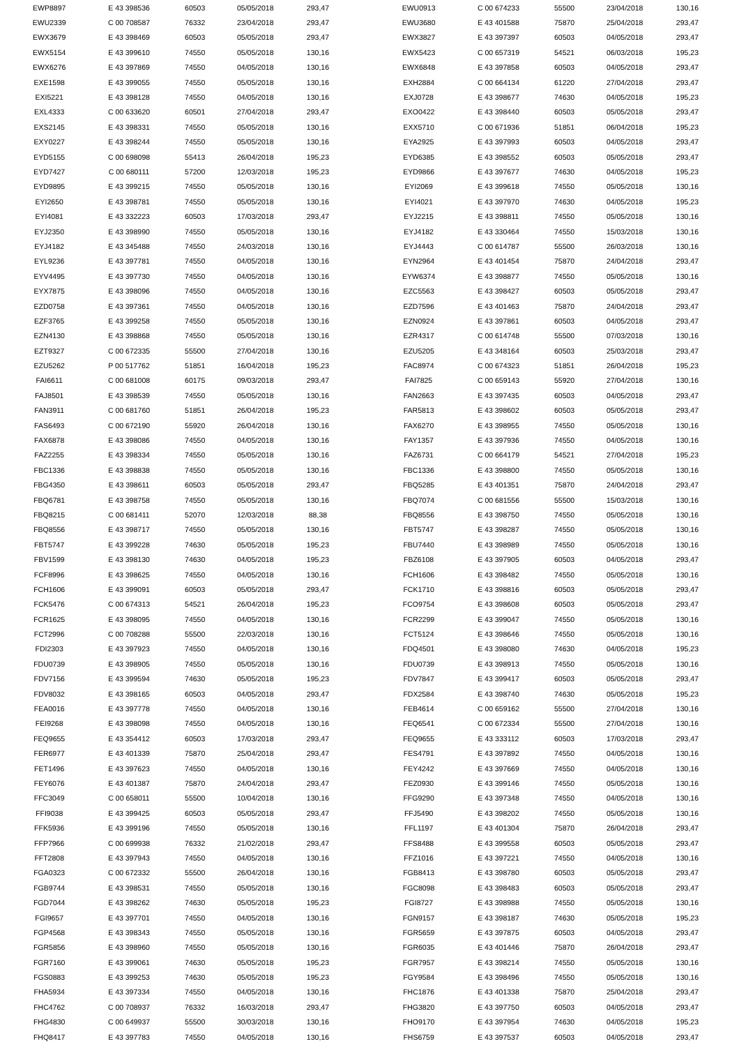| EWP8897 | E 43 398536 | 60503 | 05/05/2018 | 293,47 | | EWU0913 | C 00 674233 | 55500 | 23/04/2018 | 130,16 |
| EWU2339 | C 00 708587 | 76332 | 23/04/2018 | 293,47 | | EWU3680 | E 43 401588 | 75870 | 25/04/2018 | 293,47 |
| EWX3679 | E 43 398469 | 60503 | 05/05/2018 | 293,47 | | EWX3827 | E 43 397397 | 60503 | 04/05/2018 | 293,47 |
| EWX5154 | E 43 399610 | 74550 | 05/05/2018 | 130,16 | | EWX5423 | C 00 657319 | 54521 | 06/03/2018 | 195,23 |
| EWX6276 | E 43 397869 | 74550 | 04/05/2018 | 130,16 | | EWX6848 | E 43 397858 | 60503 | 04/05/2018 | 293,47 |
| EXE1598 | E 43 399055 | 74550 | 05/05/2018 | 130,16 | | EXH2884 | C 00 664134 | 61220 | 27/04/2018 | 293,47 |
| EXI5221 | E 43 398128 | 74550 | 04/05/2018 | 130,16 | | EXJ0728 | E 43 398677 | 74630 | 04/05/2018 | 195,23 |
| EXL4333 | C 00 633620 | 60501 | 27/04/2018 | 293,47 | | EXO0422 | E 43 398440 | 60503 | 05/05/2018 | 293,47 |
| EXS2145 | E 43 398331 | 74550 | 05/05/2018 | 130,16 | | EXX5710 | C 00 671936 | 51851 | 06/04/2018 | 195,23 |
| EXY0227 | E 43 398244 | 74550 | 05/05/2018 | 130,16 | | EYA2925 | E 43 397993 | 60503 | 04/05/2018 | 293,47 |
| EYD5155 | C 00 698098 | 55413 | 26/04/2018 | 195,23 | | EYD6385 | E 43 398552 | 60503 | 05/05/2018 | 293,47 |
| EYD7427 | C 00 680111 | 57200 | 12/03/2018 | 195,23 | | EYD9866 | E 43 397677 | 74630 | 04/05/2018 | 195,23 |
| EYD9895 | E 43 399215 | 74550 | 05/05/2018 | 130,16 | | EYI2069 | E 43 399618 | 74550 | 05/05/2018 | 130,16 |
| EYI2650 | E 43 398781 | 74550 | 05/05/2018 | 130,16 | | EYI4021 | E 43 397970 | 74630 | 04/05/2018 | 195,23 |
| EYI4081 | E 43 332223 | 60503 | 17/03/2018 | 293,47 | | EYJ2215 | E 43 398811 | 74550 | 05/05/2018 | 130,16 |
| EYJ2350 | E 43 398990 | 74550 | 05/05/2018 | 130,16 | | EYJ4182 | E 43 330464 | 74550 | 15/03/2018 | 130,16 |
| EYJ4182 | E 43 345488 | 74550 | 24/03/2018 | 130,16 | | EYJ4443 | C 00 614787 | 55500 | 26/03/2018 | 130,16 |
| EYL9236 | E 43 397781 | 74550 | 04/05/2018 | 130,16 | | EYN2964 | E 43 401454 | 75870 | 24/04/2018 | 293,47 |
| EYV4495 | E 43 397730 | 74550 | 04/05/2018 | 130,16 | | EYW6374 | E 43 398877 | 74550 | 05/05/2018 | 130,16 |
| EYX7875 | E 43 398096 | 74550 | 04/05/2018 | 130,16 | | EZC5563 | E 43 398427 | 60503 | 05/05/2018 | 293,47 |
| EZD0758 | E 43 397361 | 74550 | 04/05/2018 | 130,16 | | EZD7596 | E 43 401463 | 75870 | 24/04/2018 | 293,47 |
| EZF3765 | E 43 399258 | 74550 | 05/05/2018 | 130,16 | | EZN0924 | E 43 397861 | 60503 | 04/05/2018 | 293,47 |
| EZN4130 | E 43 398868 | 74550 | 05/05/2018 | 130,16 | | EZR4317 | C 00 614748 | 55500 | 07/03/2018 | 130,16 |
| EZT9327 | C 00 672335 | 55500 | 27/04/2018 | 130,16 | | EZU5205 | E 43 348164 | 60503 | 25/03/2018 | 293,47 |
| EZU5262 | P 00 517762 | 51851 | 16/04/2018 | 195,23 | | FAC8974 | C 00 674323 | 51851 | 26/04/2018 | 195,23 |
| FAI6611 | C 00 681008 | 60175 | 09/03/2018 | 293,47 | | FAI7825 | C 00 659143 | 55920 | 27/04/2018 | 130,16 |
| FAJ8501 | E 43 398539 | 74550 | 05/05/2018 | 130,16 | | FAN2663 | E 43 397435 | 60503 | 04/05/2018 | 293,47 |
| FAN3911 | C 00 681760 | 51851 | 26/04/2018 | 195,23 | | FAR5813 | E 43 398602 | 60503 | 05/05/2018 | 293,47 |
| FAS6493 | C 00 672190 | 55920 | 26/04/2018 | 130,16 | | FAX6270 | E 43 398955 | 74550 | 05/05/2018 | 130,16 |
| FAX6878 | E 43 398086 | 74550 | 04/05/2018 | 130,16 | | FAY1357 | E 43 397936 | 74550 | 04/05/2018 | 130,16 |
| FAZ2255 | E 43 398334 | 74550 | 05/05/2018 | 130,16 | | FAZ6731 | C 00 664179 | 54521 | 27/04/2018 | 195,23 |
| FBC1336 | E 43 398838 | 74550 | 05/05/2018 | 130,16 | | FBC1336 | E 43 398800 | 74550 | 05/05/2018 | 130,16 |
| FBG4350 | E 43 398611 | 60503 | 05/05/2018 | 293,47 | | FBQ5285 | E 43 401351 | 75870 | 24/04/2018 | 293,47 |
| FBQ6781 | E 43 398758 | 74550 | 05/05/2018 | 130,16 | | FBQ7074 | C 00 681556 | 55500 | 15/03/2018 | 130,16 |
| FBQ8215 | C 00 681411 | 52070 | 12/03/2018 | 88,38 | | FBQ8556 | E 43 398750 | 74550 | 05/05/2018 | 130,16 |
| FBQ8556 | E 43 398717 | 74550 | 05/05/2018 | 130,16 | | FBT5747 | E 43 398287 | 74550 | 05/05/2018 | 130,16 |
| FBT5747 | E 43 399228 | 74630 | 05/05/2018 | 195,23 | | FBU7440 | E 43 398989 | 74550 | 05/05/2018 | 130,16 |
| FBV1599 | E 43 398130 | 74630 | 04/05/2018 | 195,23 | | FBZ6108 | E 43 397905 | 60503 | 04/05/2018 | 293,47 |
| FCF8996 | E 43 398625 | 74550 | 04/05/2018 | 130,16 | | FCH1606 | E 43 398482 | 74550 | 05/05/2018 | 130,16 |
| FCH1606 | E 43 399091 | 60503 | 05/05/2018 | 293,47 | | FCK1710 | E 43 398816 | 60503 | 05/05/2018 | 293,47 |
| FCK5476 | C 00 674313 | 54521 | 26/04/2018 | 195,23 | | FCO9754 | E 43 398608 | 60503 | 05/05/2018 | 293,47 |
| FCR1625 | E 43 398095 | 74550 | 04/05/2018 | 130,16 | | FCR2299 | E 43 399047 | 74550 | 05/05/2018 | 130,16 |
| FCT2996 | C 00 708288 | 55500 | 22/03/2018 | 130,16 | | FCT5124 | E 43 398646 | 74550 | 05/05/2018 | 130,16 |
| FDI2303 | E 43 397923 | 74550 | 04/05/2018 | 130,16 | | FDQ4501 | E 43 398080 | 74630 | 04/05/2018 | 195,23 |
| FDU0739 | E 43 398905 | 74550 | 05/05/2018 | 130,16 | | FDU0739 | E 43 398913 | 74550 | 05/05/2018 | 130,16 |
| FDV7156 | E 43 399594 | 74630 | 05/05/2018 | 195,23 | | FDV7847 | E 43 399417 | 60503 | 05/05/2018 | 293,47 |
| FDV8032 | E 43 398165 | 60503 | 04/05/2018 | 293,47 | | FDX2584 | E 43 398740 | 74630 | 05/05/2018 | 195,23 |
| FEA0016 | E 43 397778 | 74550 | 04/05/2018 | 130,16 | | FEB4614 | C 00 659162 | 55500 | 27/04/2018 | 130,16 |
| FEI9268 | E 43 398098 | 74550 | 04/05/2018 | 130,16 | | FEQ6541 | C 00 672334 | 55500 | 27/04/2018 | 130,16 |
| FEQ9655 | E 43 354412 | 60503 | 17/03/2018 | 293,47 | | FEQ9655 | E 43 333112 | 60503 | 17/03/2018 | 293,47 |
| FER6977 | E 43 401339 | 75870 | 25/04/2018 | 293,47 | | FES4791 | E 43 397892 | 74550 | 04/05/2018 | 130,16 |
| FET1496 | E 43 397623 | 74550 | 04/05/2018 | 130,16 | | FEY4242 | E 43 397669 | 74550 | 04/05/2018 | 130,16 |
| FEY6076 | E 43 401387 | 75870 | 24/04/2018 | 293,47 | | FEZ0930 | E 43 399146 | 74550 | 05/05/2018 | 130,16 |
| FFC3049 | C 00 658011 | 55500 | 10/04/2018 | 130,16 | | FFG9290 | E 43 397348 | 74550 | 04/05/2018 | 130,16 |
| FFI9038 | E 43 399425 | 60503 | 05/05/2018 | 293,47 | | FFJ5490 | E 43 398202 | 74550 | 05/05/2018 | 130,16 |
| FFK5936 | E 43 399196 | 74550 | 05/05/2018 | 130,16 | | FFL1197 | E 43 401304 | 75870 | 26/04/2018 | 293,47 |
| FFP7966 | C 00 699938 | 76332 | 21/02/2018 | 293,47 | | FFS8488 | E 43 399558 | 60503 | 05/05/2018 | 293,47 |
| FFT2808 | E 43 397943 | 74550 | 04/05/2018 | 130,16 | | FFZ1016 | E 43 397221 | 74550 | 04/05/2018 | 130,16 |
| FGA0323 | C 00 672332 | 55500 | 26/04/2018 | 130,16 | | FGB8413 | E 43 398780 | 60503 | 05/05/2018 | 293,47 |
| FGB9744 | E 43 398531 | 74550 | 05/05/2018 | 130,16 | | FGC8098 | E 43 398483 | 60503 | 05/05/2018 | 293,47 |
| FGD7044 | E 43 398262 | 74630 | 05/05/2018 | 195,23 | | FGI8727 | E 43 398988 | 74550 | 05/05/2018 | 130,16 |
| FGI9657 | E 43 397701 | 74550 | 04/05/2018 | 130,16 | | FGN9157 | E 43 398187 | 74630 | 05/05/2018 | 195,23 |
| FGP4568 | E 43 398343 | 74550 | 05/05/2018 | 130,16 | | FGR5659 | E 43 397875 | 60503 | 04/05/2018 | 293,47 |
| FGR5856 | E 43 398960 | 74550 | 05/05/2018 | 130,16 | | FGR6035 | E 43 401446 | 75870 | 26/04/2018 | 293,47 |
| FGR7160 | E 43 399061 | 74630 | 05/05/2018 | 195,23 | | FGR7957 | E 43 398214 | 74550 | 05/05/2018 | 130,16 |
| FGS0883 | E 43 399253 | 74630 | 05/05/2018 | 195,23 | | FGY9584 | E 43 398496 | 74550 | 05/05/2018 | 130,16 |
| FHA5934 | E 43 397334 | 74550 | 04/05/2018 | 130,16 | | FHC1876 | E 43 401338 | 75870 | 25/04/2018 | 293,47 |
| FHC4762 | C 00 708937 | 76332 | 16/03/2018 | 293,47 | | FHG3820 | E 43 397750 | 60503 | 04/05/2018 | 293,47 |
| FHG4830 | C 00 649937 | 55500 | 30/03/2018 | 130,16 | | FHO9170 | E 43 397954 | 74630 | 04/05/2018 | 195,23 |
| FHQ8417 | E 43 397783 | 74550 | 04/05/2018 | 130,16 | | FHS6759 | E 43 397537 | 60503 | 04/05/2018 | 293,47 |